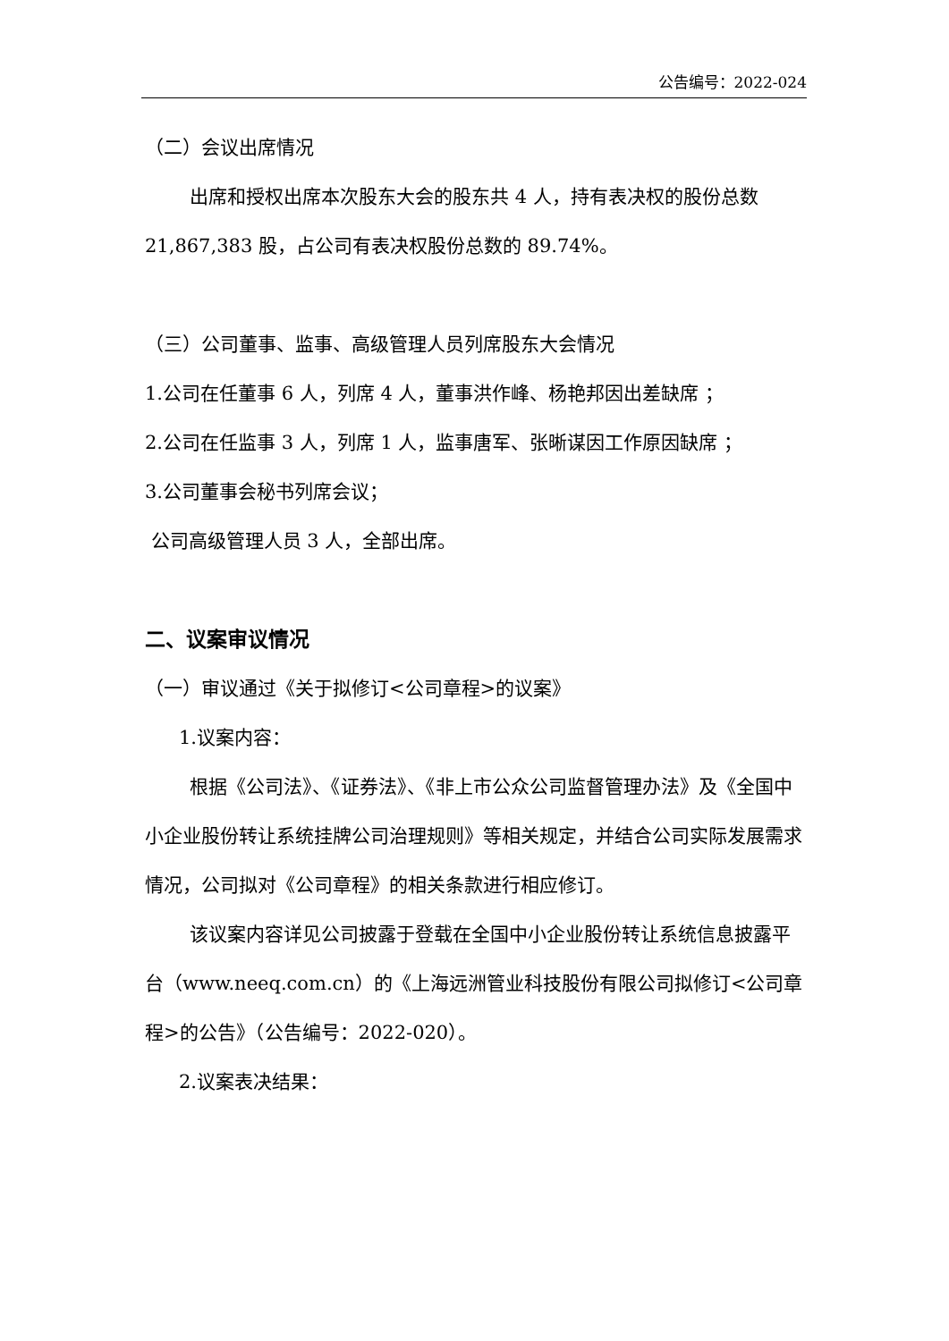公告编号：2022-024
（二）会议出席情况
出席和授权出席本次股东大会的股东共 4 人，持有表决权的股份总数 21,867,383 股，占公司有表决权股份总数的 89.74%。
（三）公司董事、监事、高级管理人员列席股东大会情况
1.公司在任董事 6 人，列席 4 人，董事洪作峰、杨艳邦因出差缺席 ；
2.公司在任监事 3 人，列席 1 人，监事唐军、张晰谋因工作原因缺席 ；
3.公司董事会秘书列席会议；
公司高级管理人员 3 人，全部出席。
二、议案审议情况
（一）审议通过《关于拟修订<公司章程>的议案》
1.议案内容：
根据《公司法》、《证券法》、《非上市公众公司监督管理办法》及《全国中小企业股份转让系统挂牌公司治理规则》等相关规定，并结合公司实际发展需求情况，公司拟对《公司章程》的相关条款进行相应修订。
该议案内容详见公司披露于登载在全国中小企业股份转让系统信息披露平台（www.neeq.com.cn）的《上海远洲管业科技股份有限公司拟修订<公司章程>的公告》（公告编号：2022-020）。
2.议案表决结果：